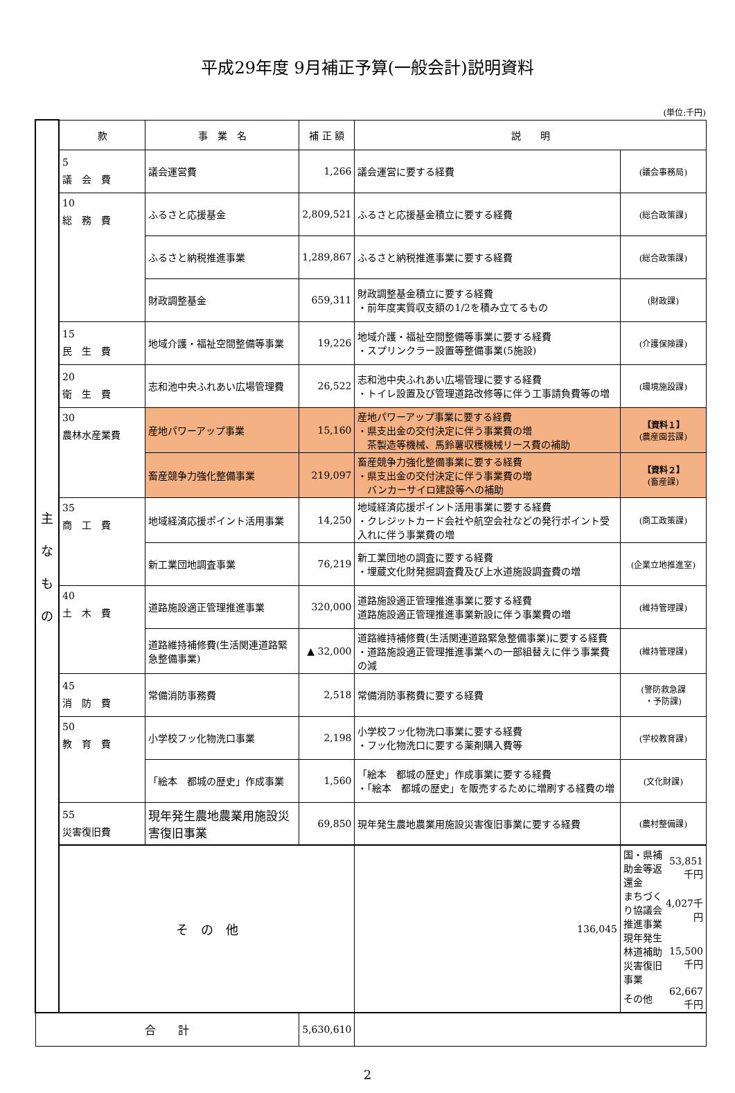平成29年度 9月補正予算(一般会計)説明資料
(単位:千円)
| 主 な も の | 款 | 事 業 名 | 補 正 額 | 説 明 | |
| | 5 議 会 費 | 議会運営費 | 1,266 | 議会運営に要する経費 | (議会事務局) |
| | 10 総 務 費 | ふるさと応援基金 | 2,809,521 | ふるさと応援基金積立に要する経費 | (総合政策課) |
| | | ふるさと納税推進事業 | 1,289,867 | ふるさと納税推進事業に要する経費 | (総合政策課) |
| | | 財政調整基金 | 659,311 | 財政調整基金積立に要する経費 ・前年度実質収支額の1/2を積み立てるもの | (財政課) |
| | 15 民 生 費 | 地域介護・福祉空間整備等事業 | 19,226 | 地域介護・福祉空間整備等事業に要する経費 ・スプリンクラー設置等整備事業(5施設) | (介護保険課) |
| | 20 衛 生 費 | 志和池中央ふれあい広場管理費 | 26,522 | 志和池中央ふれあい広場管理に要する経費 ・トイレ設置及び管理道路改修等に伴う工事請負費等の増 | (環境施設課) |
| | 30 農林水産業費 | 産地パワーアップ事業 | 15,160 | 産地パワーアップ事業に要する経費 ・県支出金の交付決定に伴う事業費の増 茶製造等機械、馬鈴薯収穫機械リース費の補助 | 【資料１】 (農産園芸課) |
| | | 畜産競争力強化整備事業 | 219,097 | 畜産競争力強化整備事業に要する経費 ・県支出金の交付決定に伴う事業費の増 バンカーサイロ建設等への補助 | 【資料２】 (畜産課) |
| | 35 商 工 費 | 地域経済応援ポイント活用事業 | 14,250 | 地域経済応援ポイント活用事業に要する経費 ・クレジットカード会社や航空会社などの発行ポイント受入れに伴う事業費の増 | (商工政策課) |
| | | 新工業団地調査事業 | 76,219 | 新工業団地の調査に要する経費 ・埋蔵文化財発掘調査費及び上水道施設調査費の増 | (企業立地推進室) |
| | 40 土 木 費 | 道路施設適正管理推進事業 | 320,000 | 道路施設適正管理推進事業に要する経費 道路施設適正管理推進事業新設に伴う事業費の増 | (維持管理課) |
| | | 道路維持補修費(生活関連道路緊急整備事業) | ▲ 32,000 | 道路維持補修費(生活関連道路緊急整備事業)に要する経費 ・道路施設適正管理推進事業への一部組替えに伴う事業費の減 | (維持管理課) |
| | 45 消 防 費 | 常備消防事務費 | 2,518 | 常備消防事務費に要する経費 | (警防救急課 ・予防課) |
| | 50 教 育 費 | 小学校フッ化物洗口事業 | 2,198 | 小学校フッ化物洗口事業に要する経費 ・フッ化物洗口に要する薬剤購入費等 | (学校教育課) |
| | | 「絵本 都城の歴史」作成事業 | 1,560 | 「絵本 都城の歴史」作成事業に要する経費 ・「絵本 都城の歴史」を販売するために増刷する経費の増 | (文化財課) |
| | 55 災害復旧費 | 現年発生農地農業用施設災害復旧事業 | 69,850 | 現年発生農地農業用施設災害復旧事業に要する経費 | (農村整備課) |
| | そ の 他 | | | 136,045 | / 国・県補助金等返還金 / 53,851千円 / / まちづくり協議会推進事業 / 4,027千円 / / 現年発生林道補助災害復旧事業 / 15,500千円 / / その他 / 62,667千円 / |
| 合 計 | | | 5,630,610 | | |
2